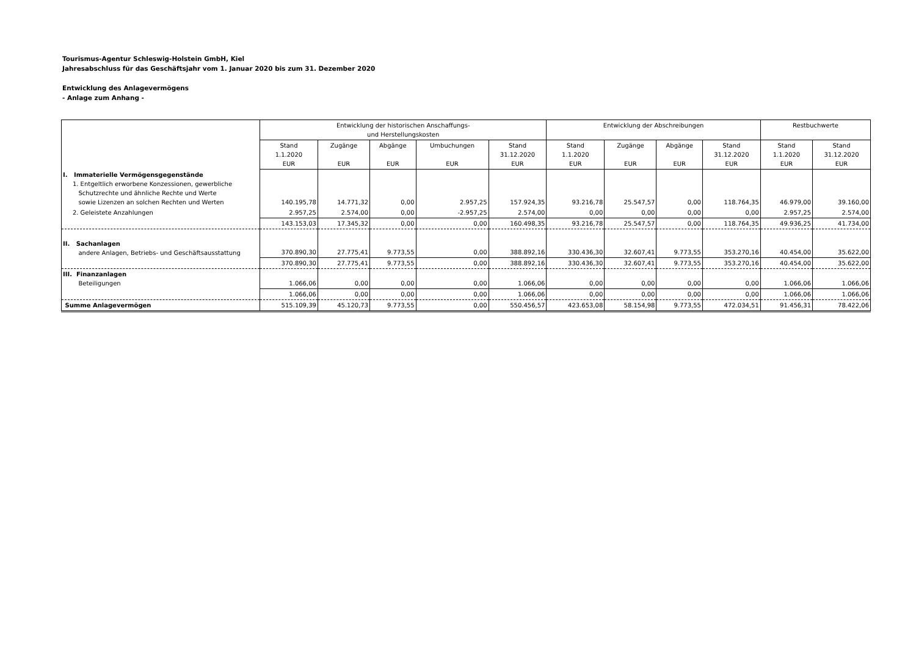Tourismus-Agentur Schleswig-Holstein GmbH, Kiel
Jahresabschluss für das Geschäftsjahr vom 1. Januar 2020 bis zum 31. Dezember 2020
Entwicklung des Anlagevermögens
- Anlage zum Anhang -
| | Entwicklung der historischen Anschaffungs- und Herstellungskosten | | | | | Entwicklung der Abschreibungen | | | | Restbuchwerte | |
| --- | --- | --- | --- | --- | --- | --- | --- | --- | --- | --- | --- |
| | Stand 1.1.2020 EUR | Zugänge EUR | Abgänge EUR | Umbuchungen EUR | Stand 31.12.2020 EUR | Stand 1.1.2020 EUR | Zugänge EUR | Abgänge EUR | Stand 31.12.2020 EUR | Stand 1.1.2020 EUR | Stand 31.12.2020 EUR |
| I. Immaterielle Vermögensgegenstände 1. Entgeltlich erworbene Konzessionen, gewerbliche Schutzrechte und ähnliche Rechte und Werte sowie Lizenzen an solchen Rechten und Werten | 140.195,78 | 14.771,32 | 0,00 | 2.957,25 | 157.924,35 | 93.216,78 | 25.547,57 | 0,00 | 118.764,35 | 46.979,00 | 39.160,00 |
| 2. Geleistete Anzahlungen | 2.957,25 | 2.574,00 | 0,00 | -2.957,25 | 2.574,00 | 0,00 | 0,00 | 0,00 | 0,00 | 2.957,25 | 2.574,00 |
| | 143.153,03 | 17.345,32 | 0,00 | 0,00 | 160.498,35 | 93.216,78 | 25.547,57 | 0,00 | 118.764,35 | 49.936,25 | 41.734,00 |
| II. Sachanlagen andere Anlagen, Betriebs- und Geschäftsausstattung | 370.890,30 | 27.775,41 | 9.773,55 | 0,00 | 388.892,16 | 330.436,30 | 32.607,41 | 9.773,55 | 353.270,16 | 40.454,00 | 35.622,00 |
| | 370.890,30 | 27.775,41 | 9.773,55 | 0,00 | 388.892,16 | 330.436,30 | 32.607,41 | 9.773,55 | 353.270,16 | 40.454,00 | 35.622,00 |
| III. Finanzanlagen Beteiligungen | 1.066,06 | 0,00 | 0,00 | 0,00 | 1.066,06 | 0,00 | 0,00 | 0,00 | 0,00 | 1.066,06 | 1.066,06 |
| | 1.066,06 | 0,00 | 0,00 | 0,00 | 1.066,06 | 0,00 | 0,00 | 0,00 | 0,00 | 1.066,06 | 1.066,06 |
| Summe Anlagevermögen | 515.109,39 | 45.120,73 | 9.773,55 | 0,00 | 550.456,57 | 423.653,08 | 58.154,98 | 9.773,55 | 472.034,51 | 91.456,31 | 78.422,06 |